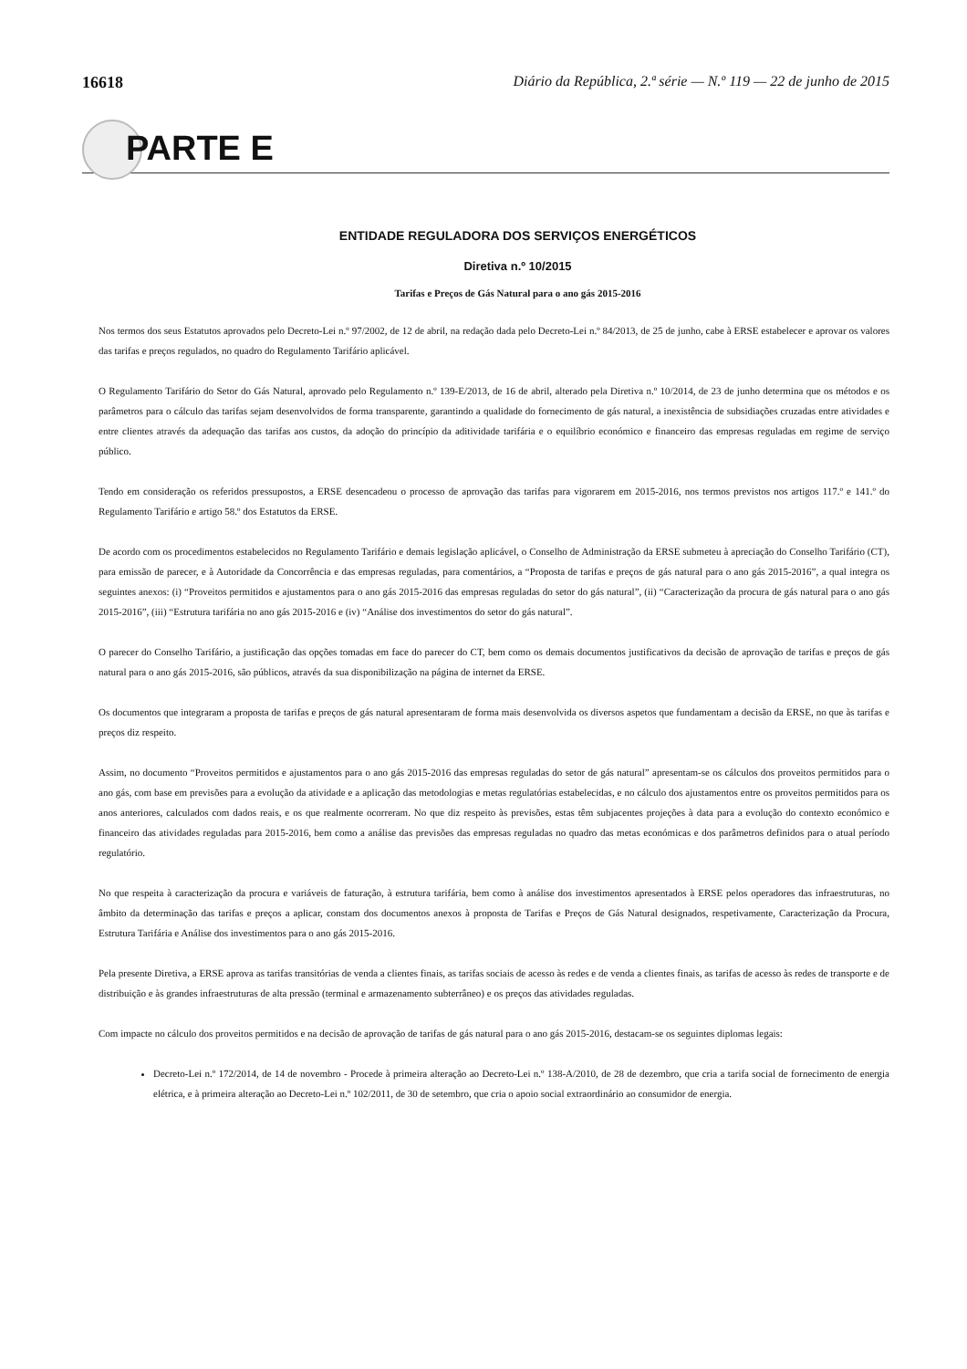16618 Diário da República, 2.ª série — N.º 119 — 22 de junho de 2015
PARTE E
ENTIDADE REGULADORA DOS SERVIÇOS ENERGÉTICOS
Diretiva n.º 10/2015
Tarifas e Preços de Gás Natural para o ano gás 2015-2016
Nos termos dos seus Estatutos aprovados pelo Decreto-Lei n.º 97/2002, de 12 de abril, na redação dada pelo Decreto-Lei n.º 84/2013, de 25 de junho, cabe à ERSE estabelecer e aprovar os valores das tarifas e preços regulados, no quadro do Regulamento Tarifário aplicável.
O Regulamento Tarifário do Setor do Gás Natural, aprovado pelo Regulamento n.º 139-E/2013, de 16 de abril, alterado pela Diretiva n.º 10/2014, de 23 de junho determina que os métodos e os parâmetros para o cálculo das tarifas sejam desenvolvidos de forma transparente, garantindo a qualidade do fornecimento de gás natural, a inexistência de subsidiações cruzadas entre atividades e entre clientes através da adequação das tarifas aos custos, da adoção do princípio da aditividade tarifária e o equilíbrio económico e financeiro das empresas reguladas em regime de serviço público.
Tendo em consideração os referidos pressupostos, a ERSE desencadeou o processo de aprovação das tarifas para vigorarem em 2015-2016, nos termos previstos nos artigos 117.º e 141.º do Regulamento Tarifário e artigo 58.º dos Estatutos da ERSE.
De acordo com os procedimentos estabelecidos no Regulamento Tarifário e demais legislação aplicável, o Conselho de Administração da ERSE submeteu à apreciação do Conselho Tarifário (CT), para emissão de parecer, e à Autoridade da Concorrência e das empresas reguladas, para comentários, a “Proposta de tarifas e preços de gás natural para o ano gás 2015-2016”, a qual integra os seguintes anexos: (i) “Proveitos permitidos e ajustamentos para o ano gás 2015-2016 das empresas reguladas do setor do gás natural”, (ii) “Caracterização da procura de gás natural para o ano gás 2015-2016”, (iii) “Estrutura tarifária no ano gás 2015-2016 e (iv) “Análise dos investimentos do setor do gás natural”.
O parecer do Conselho Tarifário, a justificação das opções tomadas em face do parecer do CT, bem como os demais documentos justificativos da decisão de aprovação de tarifas e preços de gás natural para o ano gás 2015-2016, são públicos, através da sua disponibilização na página de internet da ERSE.
Os documentos que integraram a proposta de tarifas e preços de gás natural apresentaram de forma mais desenvolvida os diversos aspetos que fundamentam a decisão da ERSE, no que às tarifas e preços diz respeito.
Assim, no documento “Proveitos permitidos e ajustamentos para o ano gás 2015-2016 das empresas reguladas do setor de gás natural” apresentam-se os cálculos dos proveitos permitidos para o ano gás, com base em previsões para a evolução da atividade e a aplicação das metodologias e metas regulatórias estabelecidas, e no cálculo dos ajustamentos entre os proveitos permitidos para os anos anteriores, calculados com dados reais, e os que realmente ocorreram. No que diz respeito às previsões, estas têm subjacentes projeções à data para a evolução do contexto económico e financeiro das atividades reguladas para 2015-2016, bem como a análise das previsões das empresas reguladas no quadro das metas económicas e dos parâmetros definidos para o atual período regulatório.
No que respeita à caracterização da procura e variáveis de faturação, à estrutura tarifária, bem como à análise dos investimentos apresentados à ERSE pelos operadores das infraestruturas, no âmbito da determinação das tarifas e preços a aplicar, constam dos documentos anexos à proposta de Tarifas e Preços de Gás Natural designados, respetivamente, Caracterização da Procura, Estrutura Tarifária e Análise dos investimentos para o ano gás 2015-2016.
Pela presente Diretiva, a ERSE aprova as tarifas transitórias de venda a clientes finais, as tarifas sociais de acesso às redes e de venda a clientes finais, as tarifas de acesso às redes de transporte e de distribuição e às grandes infraestruturas de alta pressão (terminal e armazenamento subterrâneo) e os preços das atividades reguladas.
Com impacte no cálculo dos proveitos permitidos e na decisão de aprovação de tarifas de gás natural para o ano gás 2015-2016, destacam-se os seguintes diplomas legais:
Decreto-Lei n.º 172/2014, de 14 de novembro - Procede à primeira alteração ao Decreto-Lei n.º 138-A/2010, de 28 de dezembro, que cria a tarifa social de fornecimento de energia elétrica, e à primeira alteração ao Decreto-Lei n.º 102/2011, de 30 de setembro, que cria o apoio social extraordinário ao consumidor de energia.